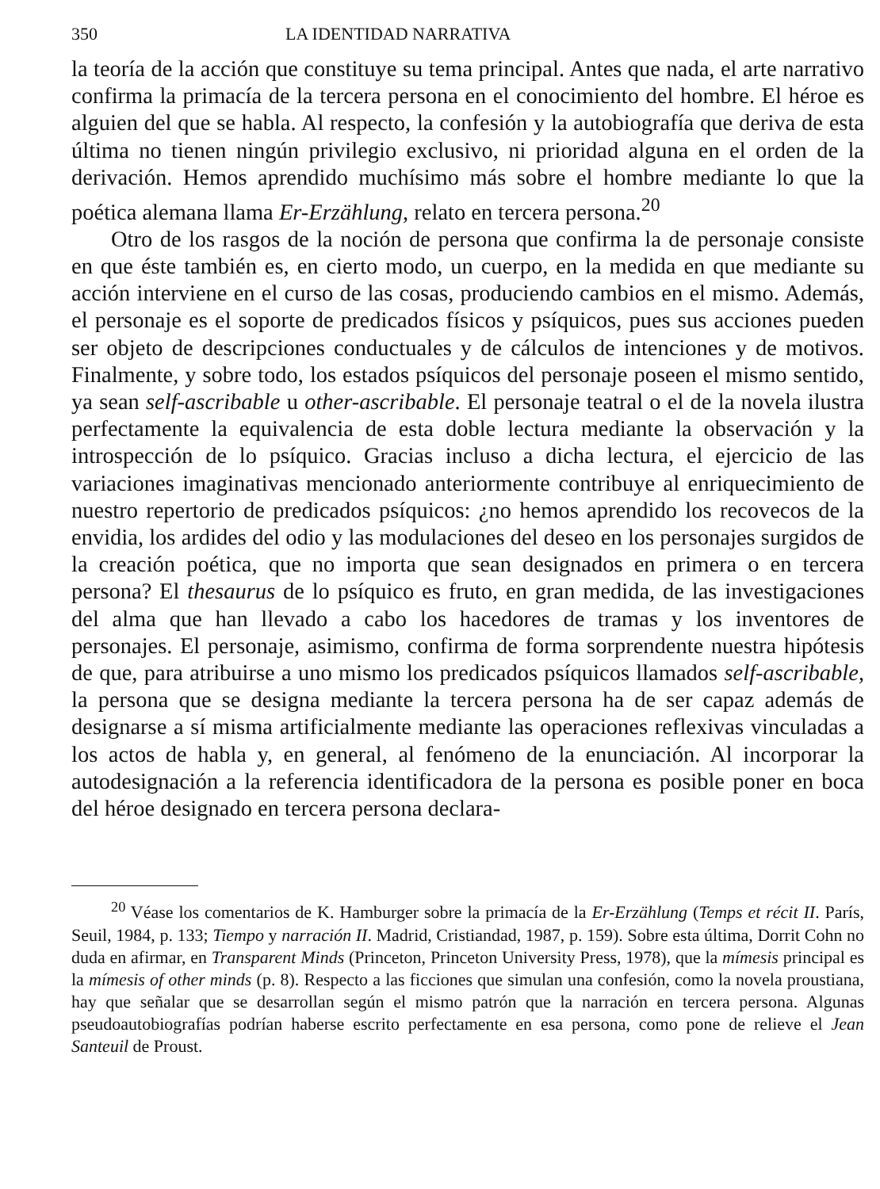350 LA IDENTIDAD NARRATIVA
la teoría de la acción que constituye su tema principal. Antes que nada, el arte narrativo confirma la primacía de la tercera persona en el conocimiento del hombre. El héroe es alguien del que se habla. Al respecto, la confesión y la autobiografía que deriva de esta última no tienen ningún privilegio exclusivo, ni prioridad alguna en el orden de la derivación. Hemos aprendido muchísimo más sobre el hombre mediante lo que la poética alemana llama Er-Erzählung, relato en tercera persona.<sup>20</sup>
Otro de los rasgos de la noción de persona que confirma la de personaje consiste en que éste también es, en cierto modo, un cuerpo, en la medida en que mediante su acción interviene en el curso de las cosas, produciendo cambios en el mismo. Además, el personaje es el soporte de predicados físicos y psíquicos, pues sus acciones pueden ser objeto de descripciones conductuales y de cálculos de intenciones y de motivos. Finalmente, y sobre todo, los estados psíquicos del personaje poseen el mismo sentido, ya sean self-ascribable u other-ascribable. El personaje teatral o el de la novela ilustra perfectamente la equivalencia de esta doble lectura mediante la observación y la introspección de lo psíquico. Gracias incluso a dicha lectura, el ejercicio de las variaciones imaginativas mencionado anteriormente contribuye al enriquecimiento de nuestro repertorio de predicados psíquicos: ¿no hemos aprendido los recovecos de la envidia, los ardides del odio y las modulaciones del deseo en los personajes surgidos de la creación poética, que no importa que sean designados en primera o en tercera persona? El thesaurus de lo psíquico es fruto, en gran medida, de las investigaciones del alma que han llevado a cabo los hacedores de tramas y los inventores de personajes. El personaje, asimismo, confirma de forma sorprendente nuestra hipótesis de que, para atribuirse a uno mismo los predicados psíquicos llamados self-ascribable, la persona que se designa mediante la tercera persona ha de ser capaz además de designarse a sí misma artificialmente mediante las operaciones reflexivas vinculadas a los actos de habla y, en general, al fenómeno de la enunciación. Al incorporar la autodesignación a la referencia identificadora de la persona es posible poner en boca del héroe designado en tercera persona declara-
<sup>20</sup> Véase los comentarios de K. Hamburger sobre la primacía de la Er-Erzählung (Temps et récit II. París, Seuil, 1984, p. 133; Tiempo y narración II. Madrid, Cristiandad, 1987, p. 159). Sobre esta última, Dorrit Cohn no duda en afirmar, en Transparent Minds (Princeton, Princeton University Press, 1978), que la mímesis principal es la mímesis of other minds (p. 8). Respecto a las ficciones que simulan una confesión, como la novela proustiana, hay que señalar que se desarrollan según el mismo patrón que la narración en tercera persona. Algunas pseudoautobiografías podrían haberse escrito perfectamente en esa persona, como pone de relieve el Jean Santeuil de Proust.